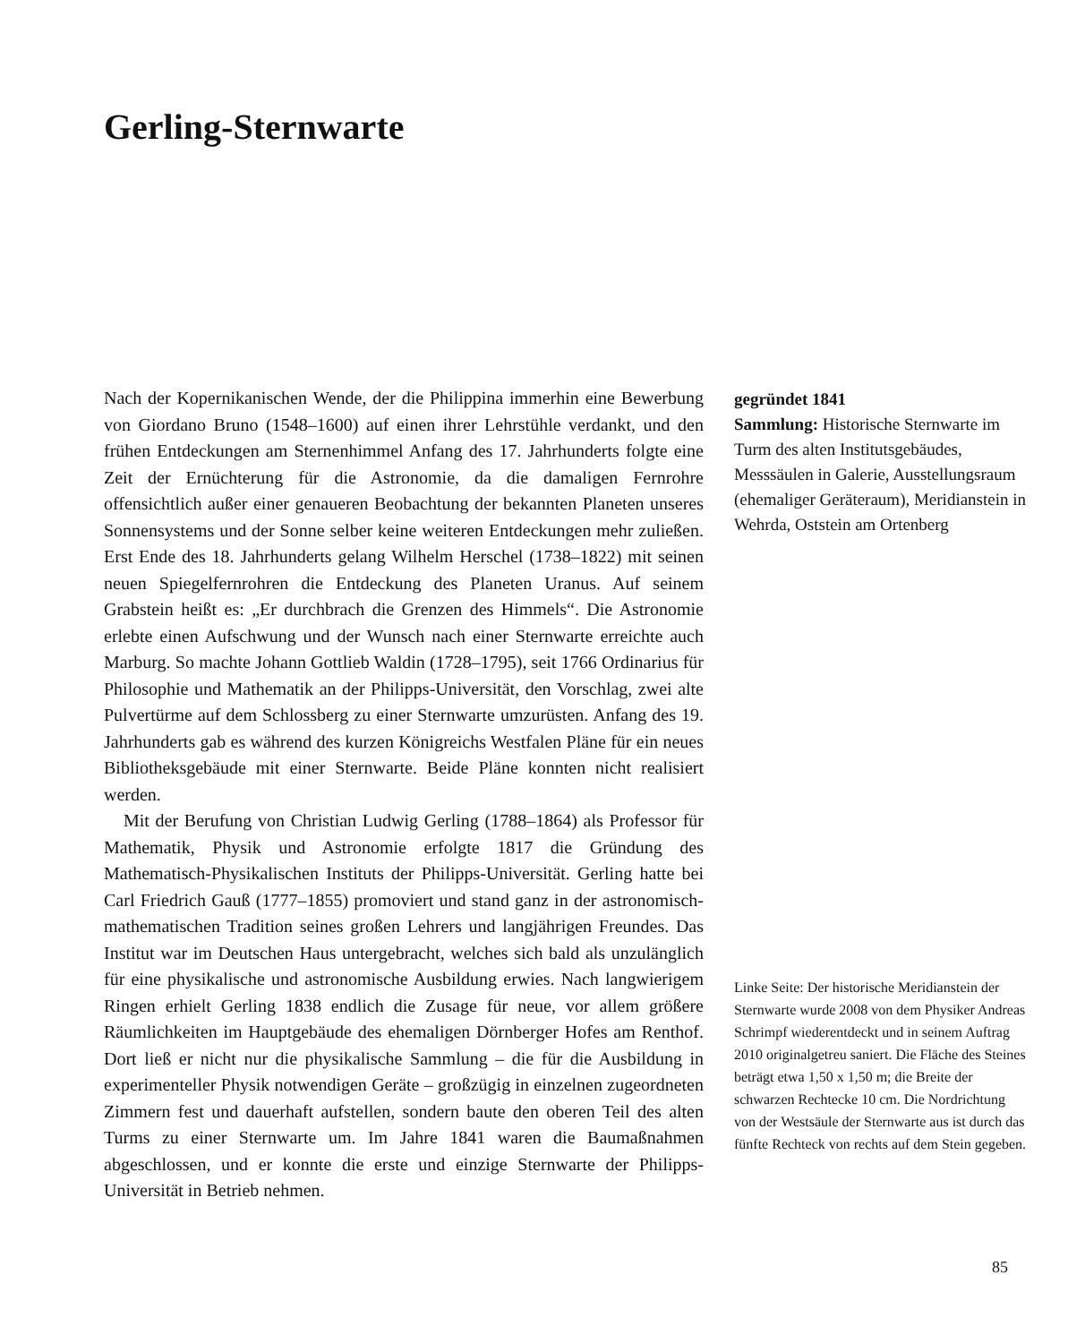Gerling-Sternwarte
Nach der Kopernikanischen Wende, der die Philippina immerhin eine Bewerbung von Giordano Bruno (1548–1600) auf einen ihrer Lehrstühle verdankt, und den frühen Entdeckungen am Sternenhimmel Anfang des 17. Jahrhunderts folgte eine Zeit der Ernüchterung für die Astronomie, da die damaligen Fernrohre offensichtlich außer einer genaueren Beobachtung der bekannten Planeten unseres Sonnensystems und der Sonne selber keine weiteren Entdeckungen mehr zuließen. Erst Ende des 18. Jahrhunderts gelang Wilhelm Herschel (1738–1822) mit seinen neuen Spiegelfernrohren die Entdeckung des Planeten Uranus. Auf seinem Grabstein heißt es: „Er durchbrach die Grenzen des Himmels“. Die Astronomie erlebte einen Aufschwung und der Wunsch nach einer Sternwarte erreichte auch Marburg. So machte Johann Gottlieb Waldin (1728–1795), seit 1766 Ordinarius für Philosophie und Mathematik an der Philipps-Universität, den Vorschlag, zwei alte Pulvertürme auf dem Schlossberg zu einer Sternwarte umzurüsten. Anfang des 19. Jahrhunderts gab es während des kurzen Königreichs Westfalen Pläne für ein neues Bibliotheksgebäude mit einer Sternwarte. Beide Pläne konnten nicht realisiert werden.
Mit der Berufung von Christian Ludwig Gerling (1788–1864) als Professor für Mathematik, Physik und Astronomie erfolgte 1817 die Gründung des Mathematisch-Physikalischen Instituts der Philipps-Universität. Gerling hatte bei Carl Friedrich Gauß (1777–1855) promoviert und stand ganz in der astronomisch-mathematischen Tradition seines großen Lehrers und langjährigen Freundes. Das Institut war im Deutschen Haus untergebracht, welches sich bald als unzulänglich für eine physikalische und astronomische Ausbildung erwies. Nach langwierigem Ringen erhielt Gerling 1838 endlich die Zusage für neue, vor allem größere Räumlichkeiten im Hauptgebäude des ehemaligen Dörnberger Hofes am Renthof. Dort ließ er nicht nur die physikalische Sammlung – die für die Ausbildung in experimenteller Physik notwendigen Geräte – großzügig in einzelnen zugeordneten Zimmern fest und dauerhaft aufstellen, sondern baute den oberen Teil des alten Turms zu einer Sternwarte um. Im Jahre 1841 waren die Baumaßnahmen abgeschlossen, und er konnte die erste und einzige Sternwarte der Philipps-Universität in Betrieb nehmen.
gegründet 1841
Sammlung: Historische Sternwarte im Turm des alten Institutsgebäudes, Messsäulen in Galerie, Ausstellungsraum (ehemaliger Geräteraum), Meridianstein in Wehrda, Oststein am Ortenberg
Linke Seite: Der historische Meridianstein der Sternwarte wurde 2008 von dem Physiker Andreas Schrimpf wiederentdeckt und in seinem Auftrag 2010 originalgetreu saniert. Die Fläche des Steines beträgt etwa 1,50 x 1,50 m; die Breite der schwarzen Rechtecke 10 cm. Die Nordrichtung von der Westsäule der Sternwarte aus ist durch das fünfte Rechteck von rechts auf dem Stein gegeben.
85